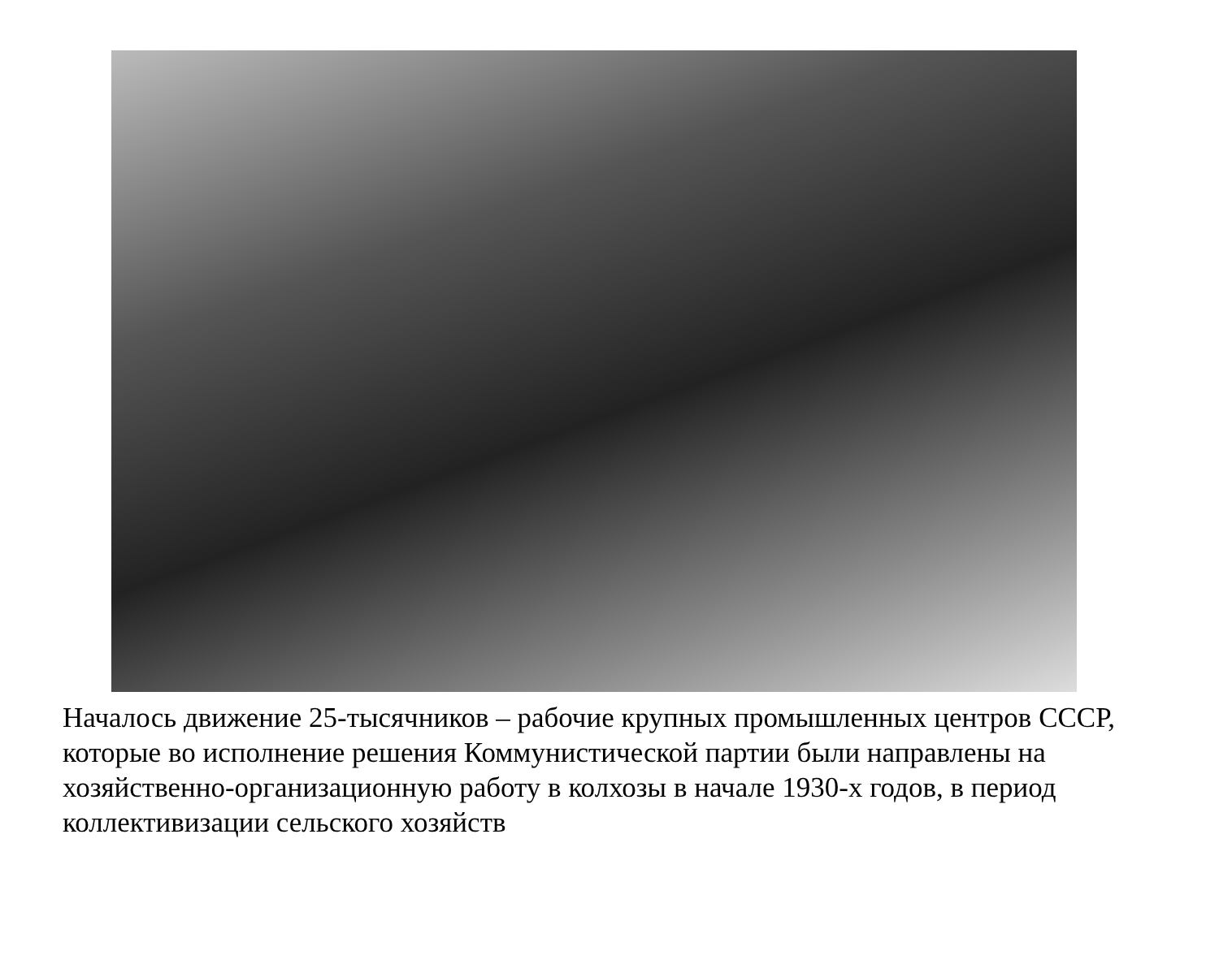Началось движение 25-тысячников – рабочие крупных промышленных центров СССР, которые во исполнение решения Коммунистической партии были направлены на хозяйственно-организационную работу в колхозы в начале 1930-х годов, в период коллективизации сельского хозяйств